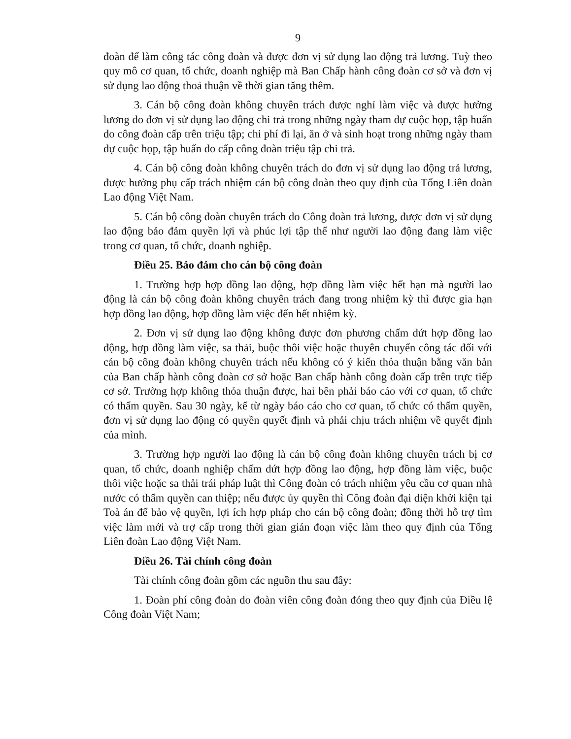9
đoàn để làm công tác công đoàn và được đơn vị sử dụng lao động trả lương. Tuỳ theo quy mô cơ quan, tổ chức, doanh nghiệp mà Ban Chấp hành công đoàn cơ sở và đơn vị sử dụng lao động thoả thuận về thời gian tăng thêm.
3. Cán bộ công đoàn không chuyên trách được nghỉ làm việc và được hưởng lương do đơn vị sử dụng lao động chi trả trong những ngày tham dự cuộc họp, tập huấn do công đoàn cấp trên triệu tập; chi phí đi lại, ăn ở và sinh hoạt trong những ngày tham dự cuộc họp, tập huấn do cấp công đoàn triệu tập chi trả.
4. Cán bộ công đoàn không chuyên trách do đơn vị sử dụng lao động trả lương, được hưởng phụ cấp trách nhiệm cán bộ công đoàn theo quy định của Tổng Liên đoàn Lao động Việt Nam.
5. Cán bộ công đoàn chuyên trách do Công đoàn trả lương, được đơn vị sử dụng lao động bảo đảm quyền lợi và phúc lợi tập thể như người lao động đang làm việc trong cơ quan, tổ chức, doanh nghiệp.
Điều 25. Bảo đảm cho cán bộ công đoàn
1. Trường hợp hợp đồng lao động, hợp đồng làm việc hết hạn mà người lao động là cán bộ công đoàn không chuyên trách đang trong nhiệm kỳ thì được gia hạn hợp đồng lao động, hợp đồng làm việc đến hết nhiệm kỳ.
2. Đơn vị sử dụng lao động không được đơn phương chấm dứt hợp đồng lao động, hợp đồng làm việc, sa thải, buộc thôi việc hoặc thuyên chuyển công tác đối với cán bộ công đoàn không chuyên trách nếu không có ý kiến thỏa thuận bằng văn bản của Ban chấp hành công đoàn cơ sở hoặc Ban chấp hành công đoàn cấp trên trực tiếp cơ sở. Trường hợp không thỏa thuận được, hai bên phải báo cáo với cơ quan, tổ chức có thẩm quyền. Sau 30 ngày, kể từ ngày báo cáo cho cơ quan, tổ chức có thẩm quyền, đơn vị sử dụng lao động có quyền quyết định và phải chịu trách nhiệm về quyết định của mình.
3. Trường hợp người lao động là cán bộ công đoàn không chuyên trách bị cơ quan, tổ chức, doanh nghiệp chấm dứt hợp đồng lao động, hợp đồng làm việc, buộc thôi việc hoặc sa thải trái pháp luật thì Công đoàn có trách nhiệm yêu cầu cơ quan nhà nước có thẩm quyền can thiệp; nếu được ủy quyền thì Công đoàn đại diện khởi kiện tại Toà án để bảo vệ quyền, lợi ích hợp pháp cho cán bộ công đoàn; đồng thời hỗ trợ tìm việc làm mới và trợ cấp trong thời gian gián đoạn việc làm theo quy định của Tổng Liên đoàn Lao động Việt Nam.
Điều 26. Tài chính công đoàn
Tài chính công đoàn gồm các nguồn thu sau đây:
1. Đoàn phí công đoàn do đoàn viên công đoàn đóng theo quy định của Điều lệ Công đoàn Việt Nam;